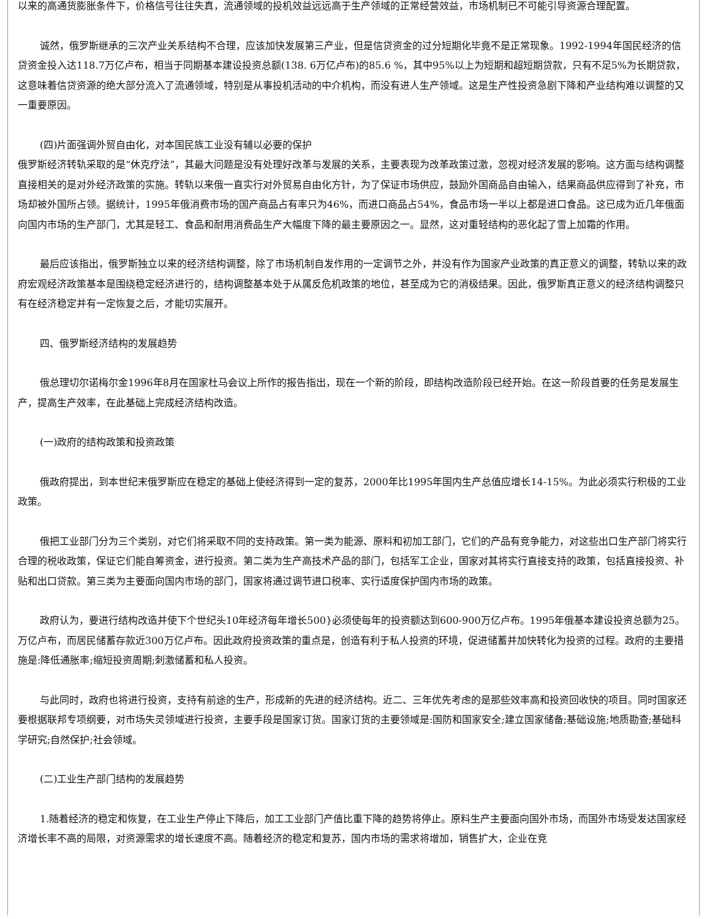以来的高通货膨胀条件下，价格信号往往失真，流通领域的投机效益远远高于生产领域的正常经营效益，市场机制已不可能引导资源合理配置。
诚然，俄罗斯继承的三次产业关系结构不合理，应该加快发展第三产业，但是信贷资金的过分短期化毕竟不是正常现象。1992-1994年国民经济的信贷资金投入达118.7万亿卢布，相当于同期基本建设投资总额(138. 6万亿卢布)的85.6 %，其中95%以上为短期和超短期贷款，只有不足5%为长期贷款，这意味着信贷资源的绝大部分流入了流通领域，特别是从事投机活动的中介机构，而没有进人生产领域。这是生产性投资急剧下降和产业结构难以调整的又一重要原因。
(四)片面强调外贸自由化，对本国民族工业没有辅以必要的保护
俄罗斯经济转轨采取的是“休克疗法”，其最大问题是没有处理好改革与发展的关系，主要表现为改革政策过激，忽视对经济发展的影响。这方面与结构调整直接相关的是对外经济政策的实施。转轨以来俄一直实行对外贸易自由化方针，为了保证市场供应，鼓励外国商品自由输入，结果商品供应得到了补充，市场却被外国所占领。据统计，1995年俄消费市场的国产商品占有率只为46%，而进口商品占54%，食品市场一半以上都是进口食品。这已成为近几年俄面向国内市场的生产部门，尤其是轻工、食品和耐用消费品生产大幅度下降的最主要原因之一。显然，这对重轻结构的恶化起了雪上加霜的作用。
最后应该指出，俄罗斯独立以来的经济结构调整，除了市场机制自发作用的一定调节之外，并没有作为国家产业政策的真正意义的调整，转轨以来的政府宏观经济政策基本是围绕稳定经济进行的，结构调整基本处于从属反危机政策的地位，甚至成为它的消极结果。因此，俄罗斯真正意义的经济结构调整只有在经济稳定并有一定恢复之后，才能切实展开。
四、俄罗斯经济结构的发展趋势
俄总理切尔诺梅尔金1996年8月在国家杜马会议上所作的报告指出，现在一个新的阶段，即结构改造阶段已经开始。在这一阶段首要的任务是发展生产，提高生产效率，在此基础上完成经济结构改造。
(一)政府的结构政策和投资政策
俄政府提出，到本世纪末俄罗斯应在稳定的基础上使经济得到一定的复苏，2000年比1995年国内生产总值应增长14-15%。为此必须实行积极的工业政策。
俄把工业部门分为三个类别，对它们将采取不同的支持政策。第一类为能源、原料和初加工部门，它们的产品有竞争能力，对这些出口生产部门将实行合理的税收政策，保证它们能自筹资金，进行投资。第二类为生产高技术产品的部门，包括军工企业，国家对其将实行直接支持的政策，包括直接投资、补贴和出口贷款。第三类为主要面向国内市场的部门，国家将通过调节进口税率、实行适度保护国内市场的政策。
政府认为，要进行结构改造并使下个世纪头10年经济每年增长500}必须使每年的投资额达到600-900万亿卢布。1995年俄基本建设投资总额为25。万亿卢布，而居民储蓄存款近300万亿卢布。因此政府投资政策的重点是，创造有利于私人投资的环境，促进储蓄并加快转化为投资的过程。政府的主要措施是:降低通胀率;缩短投资周期;刺激储蓄和私人投资。
与此同时，政府也将进行投资，支持有前途的生产，形成新的先进的经济结构。近二、三年优先考虑的是那些效率高和投资回收快的项目。同时国家还要根据联邦专项纲要，对市场失灵领域进行投资，主要手段是国家订货。国家订货的主要领域是:国防和国家安全;建立国家储备;基础设施;地质勘查;基础科学研究;自然保护;社会领域。
(二)工业生产部门结构的发展趋势
1.随着经济的稳定和恢复，在工业生产停止下降后，加工工业部门产值比重下降的趋势将停止。原料生产主要面向国外市场，而国外市场受发达国家经济增长率不高的局限，对资源需求的增长速度不高。随着经济的稳定和复苏，国内市场的需求将增加，销售扩大，企业在竞